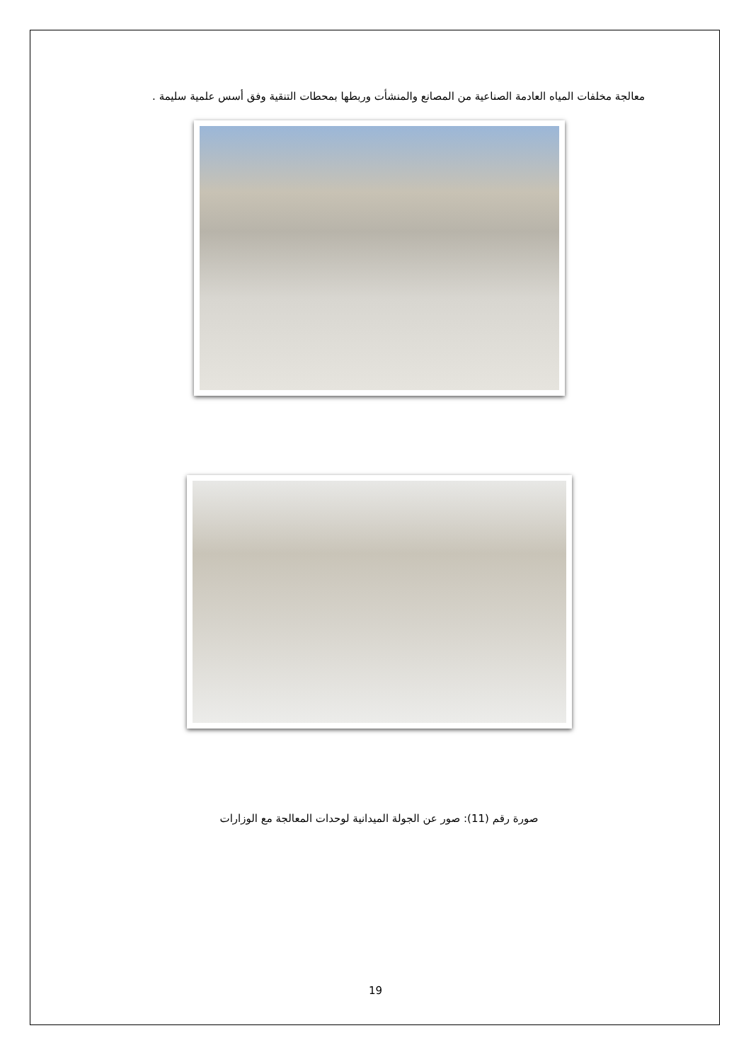معالجة مخلفات المياه العادمة الصناعية من المصانع والمنشأت وربطها بمحطات التنقية وفق أسس علمية سليمة .
صورة رقم (11): صور عن الجولة الميدانية لوحدات المعالجة مع الوزارات
19